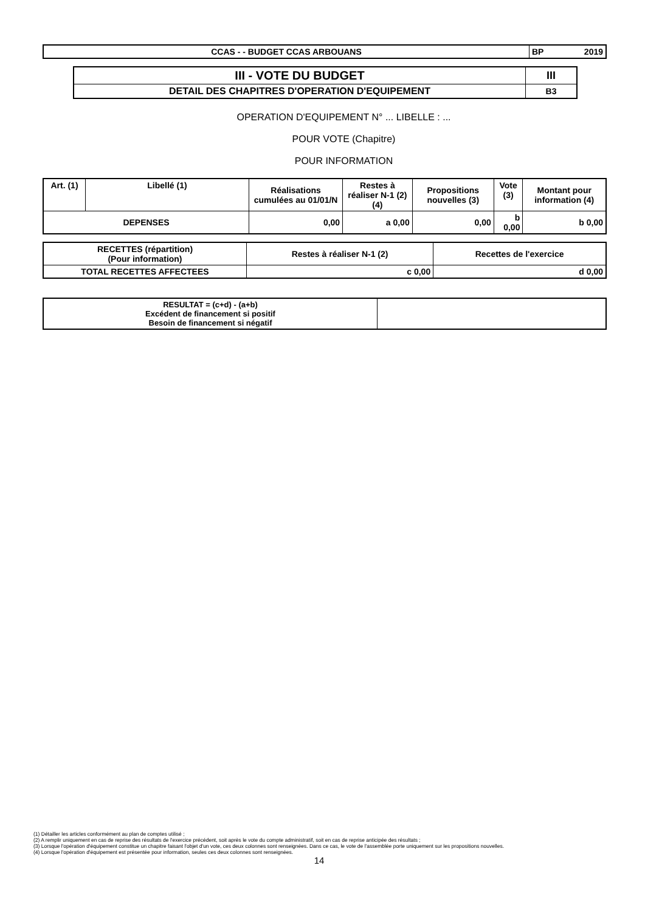| CCAS - - BUDGET CCAS ARBOUANS | BP 2019 |
| III - VOTE DU BUDGET | III |
| DETAIL DES CHAPITRES D'OPERATION D'EQUIPEMENT | B3 |
OPERATION D'EQUIPEMENT N° ... LIBELLE : ...
POUR VOTE (Chapitre)
POUR INFORMATION
| Art. (1) | Libellé (1) | Réalisations cumulées au 01/01/N | Restes à réaliser N-1 (2)(4) | Propositions nouvelles (3) | Vote (3) | Montant pour information (4) |
| --- | --- | --- | --- | --- | --- | --- |
| DEPENSES | | 0,00 | a 0,00 | 0,00 | b 0,00 | b 0,00 |
| RECETTES (répartition) (Pour information) | Restes à réaliser N-1 (2) | Recettes de l'exercice |
| --- | --- | --- |
| TOTAL RECETTES AFFECTEES | c 0,00 | d 0,00 |
| RESULTAT = (c+d) - (a+b) Excédent de financement si positif Besoin de financement si négatif | |
(1) Détailler les articles conformément au plan de comptes utilisé ;
(2) A remplir uniquement en cas de reprise des résultats de l'exercice précédent, soit après le vote du compte administratif, soit en cas de reprise anticipée des résultats ;
(3) Lorsque l'opération d'équipement constitue un chapitre faisant l'objet d'un vote, ces deux colonnes sont renseignées. Dans ce cas, le vote de l'assemblée porte uniquement sur les propositions nouvelles.
(4) Lorsque l'opération d'équipement est présentée pour information, seules ces deux colonnes sont renseignées.
14